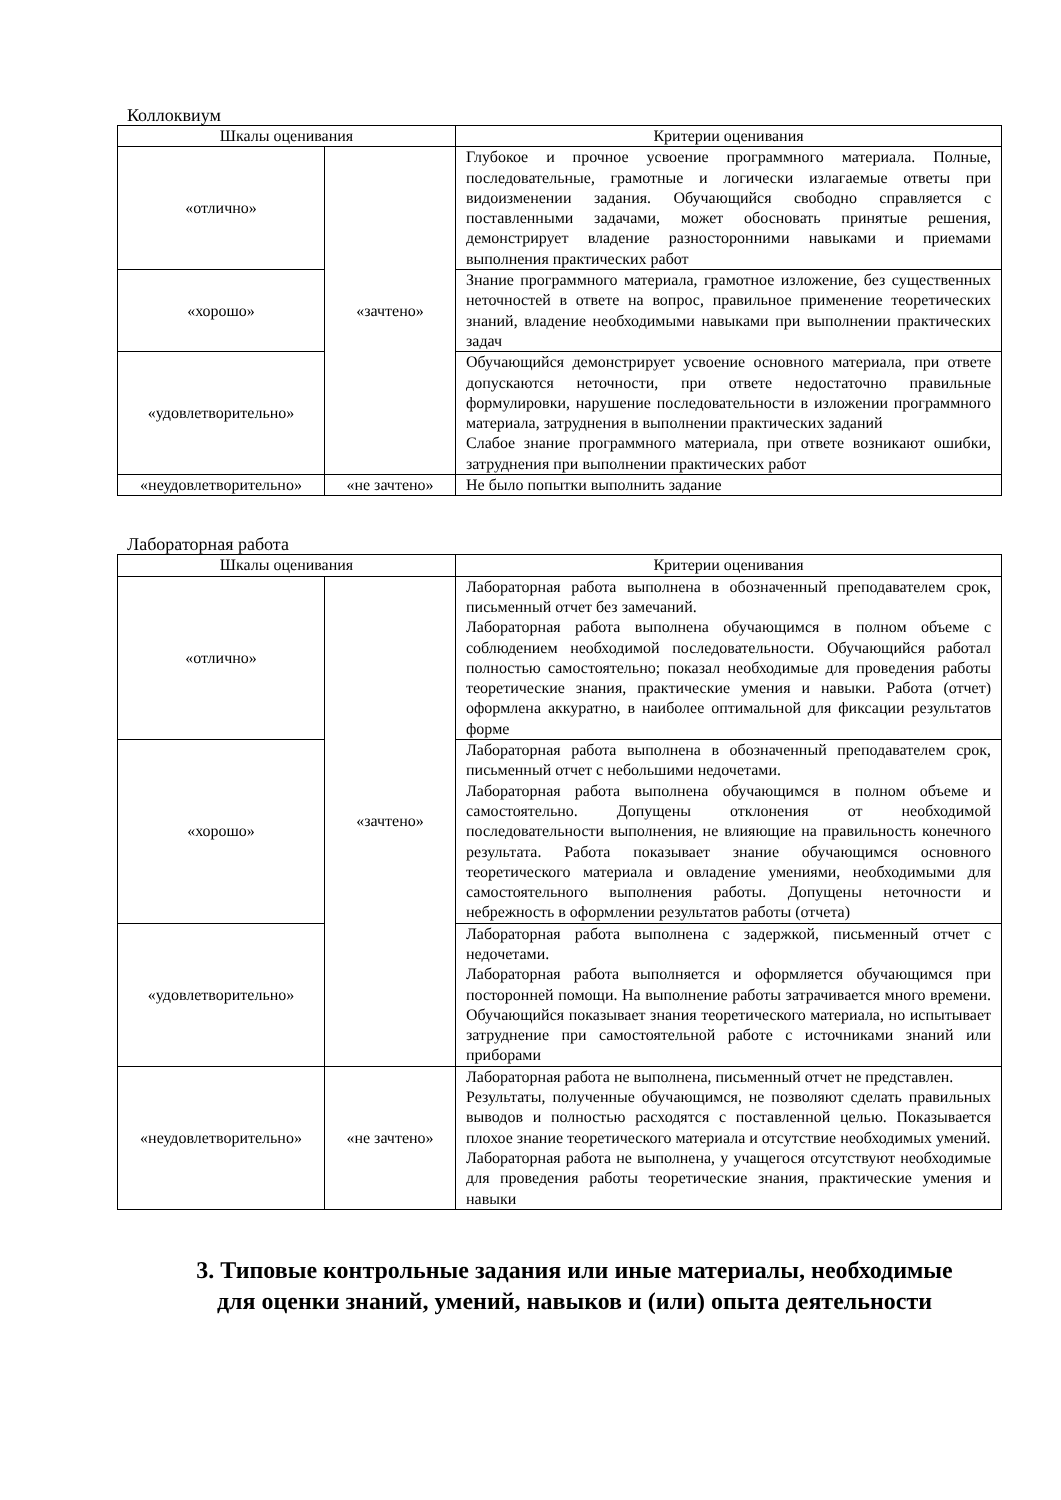Коллоквиум
| Шкалы оценивания | | Критерии оценивания |
| --- | --- | --- |
| «отлично» | «зачтено» | Глубокое и прочное усвоение программного материала. Полные, последовательные, грамотные и логически излагаемые ответы при видоизменении задания. Обучающийся свободно справляется с поставленными задачами, может обосновать принятые решения, демонстрирует владение разносторонними навыками и приемами выполнения практических работ |
| «хорошо» | | Знание программного материала, грамотное изложение, без существенных неточностей в ответе на вопрос, правильное применение теоретических знаний, владение необходимыми навыками при выполнении практических задач |
| «удовлетворительно» | | Обучающийся демонстрирует усвоение основного материала, при ответе допускаются неточности, при ответе недостаточно правильные формулировки, нарушение последовательности в изложении программного материала, затруднения в выполнении практических заданий Слабое знание программного материала, при ответе возникают ошибки, затруднения при выполнении практических работ |
| «неудовлетворительно» | «не зачтено» | Не было попытки выполнить задание |
Лабораторная работа
| Шкалы оценивания | | Критерии оценивания |
| --- | --- | --- |
| «отлично» | «зачтено» | Лабораторная работа выполнена в обозначенный преподавателем срок, письменный отчет без замечаний. Лабораторная работа выполнена обучающимся в полном объеме с соблюдением необходимой последовательности. Обучающийся работал полностью самостоятельно; показал необходимые для проведения работы теоретические знания, практические умения и навыки. Работа (отчет) оформлена аккуратно, в наиболее оптимальной для фиксации результатов форме |
| «хорошо» | | Лабораторная работа выполнена в обозначенный преподавателем срок, письменный отчет с небольшими недочетами. Лабораторная работа выполнена обучающимся в полном объеме и самостоятельно. Допущены отклонения от необходимой последовательности выполнения, не влияющие на правильность конечного результата. Работа показывает знание обучающимся основного теоретического материала и овладение умениями, необходимыми для самостоятельного выполнения работы. Допущены неточности и небрежность в оформлении результатов работы (отчета) |
| «удовлетворительно» | | Лабораторная работа выполнена с задержкой, письменный отчет с недочетами. Лабораторная работа выполняется и оформляется обучающимся при посторонней помощи. На выполнение работы затрачивается много времени. Обучающийся показывает знания теоретического материала, но испытывает затруднение при самостоятельной работе с источниками знаний или приборами |
| «неудовлетворительно» | «не зачтено» | Лабораторная работа не выполнена, письменный отчет не представлен. Результаты, полученные обучающимся, не позволяют сделать правильных выводов и полностью расходятся с поставленной целью. Показывается плохое знание теоретического материала и отсутствие необходимых умений. Лабораторная работа не выполнена, у учащегося отсутствуют необходимые для проведения работы теоретические знания, практические умения и навыки |
3. Типовые контрольные задания или иные материалы, необходимые
для оценки знаний, умений, навыков и (или) опыта деятельности